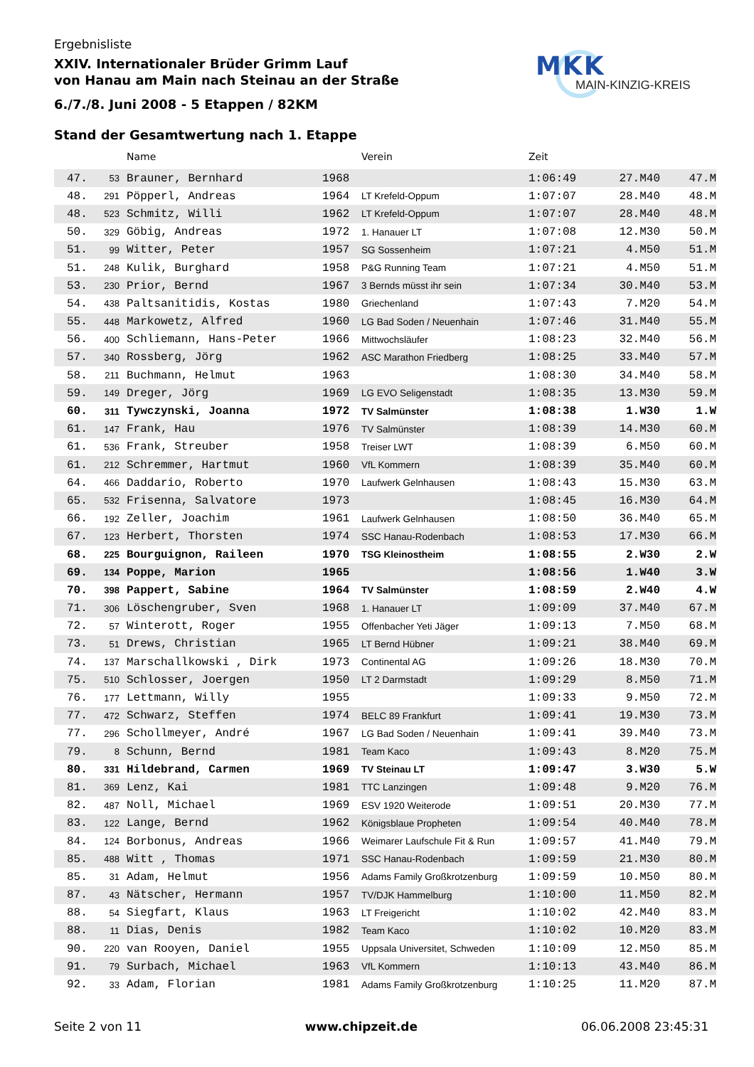Ergebnisliste
XXIV. Internationaler Brüder Grimm Lauf
von Hanau am Main nach Steinau an der Straße
6./7./8. Juni 2008 - 5 Etappen / 82KM
MKK
MAIN-KINZIG-KREIS
Stand der Gesamtwertung nach 1. Etappe
| | | Name | | Verein | Zeit | | |
| --- | --- | --- | --- | --- | --- | --- | --- |
| 47. | 53 | Brauner, Bernhard | 1968 | | 1:06:49 | 27.M40 | 47.M |
| 48. | 291 | Pöpperl, Andreas | 1964 | LT Krefeld-Oppum | 1:07:07 | 28.M40 | 48.M |
| 48. | 523 | Schmitz, Willi | 1962 | LT Krefeld-Oppum | 1:07:07 | 28.M40 | 48.M |
| 50. | 329 | Göbig, Andreas | 1972 | 1. Hanauer LT | 1:07:08 | 12.M30 | 50.M |
| 51. | 99 | Witter, Peter | 1957 | SG Sossenheim | 1:07:21 | 4.M50 | 51.M |
| 51. | 248 | Kulik, Burghard | 1958 | P&G Running Team | 1:07:21 | 4.M50 | 51.M |
| 53. | 230 | Prior, Bernd | 1967 | 3 Bernds müsst ihr sein | 1:07:34 | 30.M40 | 53.M |
| 54. | 438 | Paltsanitidis, Kostas | 1980 | Griechenland | 1:07:43 | 7.M20 | 54.M |
| 55. | 448 | Markowetz, Alfred | 1960 | LG Bad Soden / Neuenhain | 1:07:46 | 31.M40 | 55.M |
| 56. | 400 | Schliemann, Hans-Peter | 1966 | Mittwochsläufer | 1:08:23 | 32.M40 | 56.M |
| 57. | 340 | Rossberg, Jörg | 1962 | ASC Marathon Friedberg | 1:08:25 | 33.M40 | 57.M |
| 58. | 211 | Buchmann, Helmut | 1963 | | 1:08:30 | 34.M40 | 58.M |
| 59. | 149 | Dreger, Jörg | 1969 | LG EVO Seligenstadt | 1:08:35 | 13.M30 | 59.M |
| 60. | 311 | Tywczynski, Joanna | 1972 | TV Salmünster | 1:08:38 | 1.W30 | 1.W |
| 61. | 147 | Frank, Hau | 1976 | TV Salmünster | 1:08:39 | 14.M30 | 60.M |
| 61. | 536 | Frank, Streuber | 1958 | Treiser LWT | 1:08:39 | 6.M50 | 60.M |
| 61. | 212 | Schremmer, Hartmut | 1960 | VfL Kommern | 1:08:39 | 35.M40 | 60.M |
| 64. | 466 | Daddario, Roberto | 1970 | Laufwerk Gelnhausen | 1:08:43 | 15.M30 | 63.M |
| 65. | 532 | Frisenna, Salvatore | 1973 | | 1:08:45 | 16.M30 | 64.M |
| 66. | 192 | Zeller, Joachim | 1961 | Laufwerk Gelnhausen | 1:08:50 | 36.M40 | 65.M |
| 67. | 123 | Herbert, Thorsten | 1974 | SSC Hanau-Rodenbach | 1:08:53 | 17.M30 | 66.M |
| 68. | 225 | Bourguignon, Raileen | 1970 | TSG Kleinostheim | 1:08:55 | 2.W30 | 2.W |
| 69. | 134 | Poppe, Marion | 1965 | | 1:08:56 | 1.W40 | 3.W |
| 70. | 398 | Pappert, Sabine | 1964 | TV Salmünster | 1:08:59 | 2.W40 | 4.W |
| 71. | 306 | Löschengruber, Sven | 1968 | 1. Hanauer LT | 1:09:09 | 37.M40 | 67.M |
| 72. | 57 | Winterott, Roger | 1955 | Offenbacher Yeti Jäger | 1:09:13 | 7.M50 | 68.M |
| 73. | 51 | Drews, Christian | 1965 | LT Bernd Hübner | 1:09:21 | 38.M40 | 69.M |
| 74. | 137 | Marschallkowski , Dirk | 1973 | Continental AG | 1:09:26 | 18.M30 | 70.M |
| 75. | 510 | Schlosser, Joergen | 1950 | LT 2 Darmstadt | 1:09:29 | 8.M50 | 71.M |
| 76. | 177 | Lettmann, Willy | 1955 | | 1:09:33 | 9.M50 | 72.M |
| 77. | 472 | Schwarz, Steffen | 1974 | BELC 89 Frankfurt | 1:09:41 | 19.M30 | 73.M |
| 77. | 296 | Schollmeyer, André | 1967 | LG Bad Soden / Neuenhain | 1:09:41 | 39.M40 | 73.M |
| 79. | 8 | Schunn, Bernd | 1981 | Team Kaco | 1:09:43 | 8.M20 | 75.M |
| 80. | 331 | Hildebrand, Carmen | 1969 | TV Steinau LT | 1:09:47 | 3.W30 | 5.W |
| 81. | 369 | Lenz, Kai | 1981 | TTC Lanzingen | 1:09:48 | 9.M20 | 76.M |
| 82. | 487 | Noll, Michael | 1969 | ESV 1920 Weiterode | 1:09:51 | 20.M30 | 77.M |
| 83. | 122 | Lange, Bernd | 1962 | Königsblaue Propheten | 1:09:54 | 40.M40 | 78.M |
| 84. | 124 | Borbonus, Andreas | 1966 | Weimarer Laufschule Fit & Run | 1:09:57 | 41.M40 | 79.M |
| 85. | 488 | Witt , Thomas | 1971 | SSC Hanau-Rodenbach | 1:09:59 | 21.M30 | 80.M |
| 85. | 31 | Adam, Helmut | 1956 | Adams Family Großkrotzenburg | 1:09:59 | 10.M50 | 80.M |
| 87. | 43 | Nätscher, Hermann | 1957 | TV/DJK Hammelburg | 1:10:00 | 11.M50 | 82.M |
| 88. | 54 | Siegfart, Klaus | 1963 | LT Freigericht | 1:10:02 | 42.M40 | 83.M |
| 88. | 11 | Dias, Denis | 1982 | Team Kaco | 1:10:02 | 10.M20 | 83.M |
| 90. | 220 | van Rooyen, Daniel | 1955 | Uppsala Universitet, Schweden | 1:10:09 | 12.M50 | 85.M |
| 91. | 79 | Surbach, Michael | 1963 | VfL Kommern | 1:10:13 | 43.M40 | 86.M |
| 92. | 33 | Adam, Florian | 1981 | Adams Family Großkrotzenburg | 1:10:25 | 11.M20 | 87.M |
Seite 2 von 11 www.chipzeit.de 06.06.2008 23:45:31